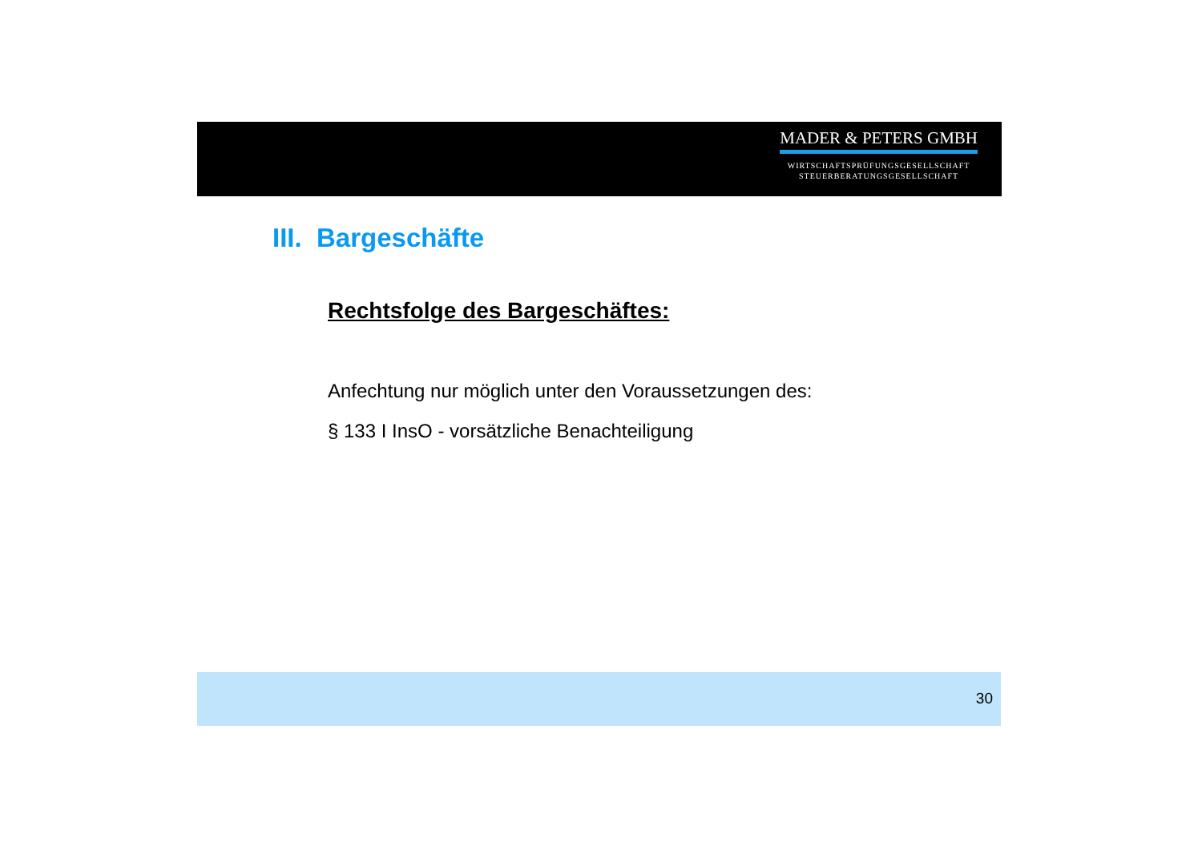MADER & PETERS GMBH
WIRTSCHAFTSPRÜFUNGSGESELLSCHAFT
STEUERBERATUNGSGESELLSCHAFT
III. Bargeschäfte
Rechtsfolge des Bargeschäftes:
Anfechtung nur möglich unter den Voraussetzungen des:
§ 133 I InsO - vorsätzliche Benachteiligung
30